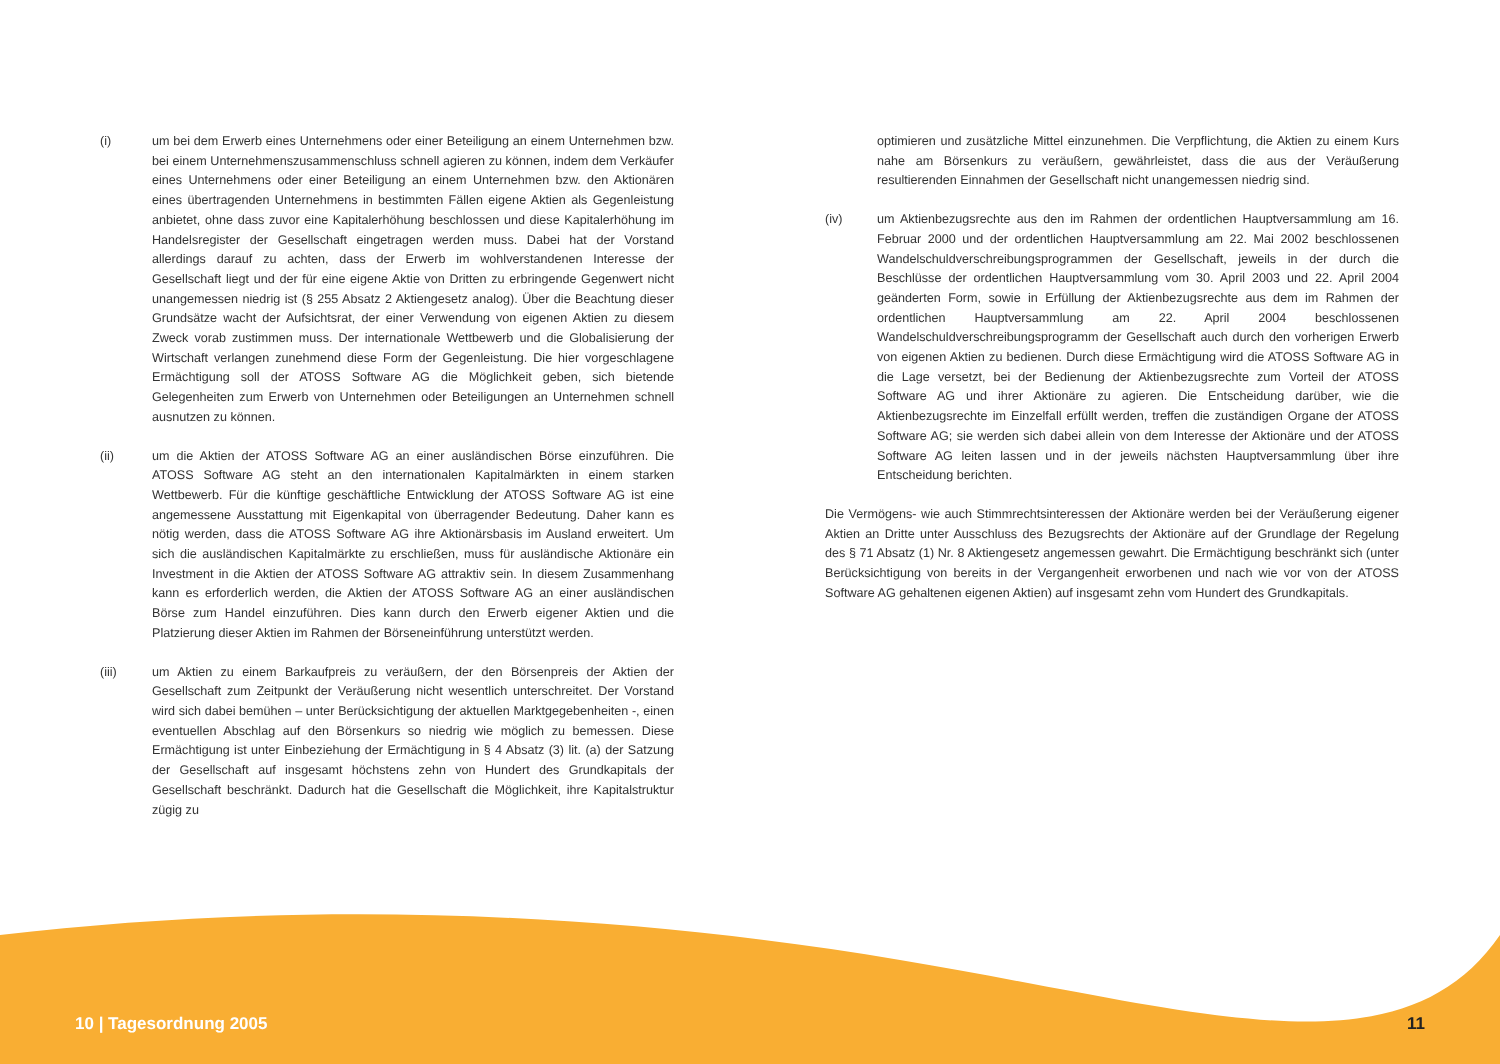(i) um bei dem Erwerb eines Unternehmens oder einer Beteiligung an einem Unternehmen bzw. bei einem Unternehmenszusammenschluss schnell agieren zu können, indem dem Verkäufer eines Unternehmens oder einer Beteiligung an einem Unternehmen bzw. den Aktionären eines übertragenden Unternehmens in bestimmten Fällen eigene Aktien als Gegenleistung anbietet, ohne dass zuvor eine Kapitalerhöhung beschlossen und diese Kapitalerhöhung im Handelsregister der Gesellschaft eingetragen werden muss. Dabei hat der Vorstand allerdings darauf zu achten, dass der Erwerb im wohlverstandenen Interesse der Gesellschaft liegt und der für eine eigene Aktie von Dritten zu erbringende Gegenwert nicht unangemessen niedrig ist (§ 255 Absatz 2 Aktiengesetz analog). Über die Beachtung dieser Grundsätze wacht der Aufsichtsrat, der einer Verwendung von eigenen Aktien zu diesem Zweck vorab zustimmen muss. Der internationale Wettbewerb und die Globalisierung der Wirtschaft verlangen zunehmend diese Form der Gegenleistung. Die hier vorgeschlagene Ermächtigung soll der ATOSS Software AG die Möglichkeit geben, sich bietende Gelegenheiten zum Erwerb von Unternehmen oder Beteiligungen an Unternehmen schnell ausnutzen zu können.
(ii) um die Aktien der ATOSS Software AG an einer ausländischen Börse einzuführen. Die ATOSS Software AG steht an den internationalen Kapitalmärkten in einem starken Wettbewerb. Für die künftige geschäftliche Entwicklung der ATOSS Software AG ist eine angemessene Ausstattung mit Eigenkapital von überragender Bedeutung. Daher kann es nötig werden, dass die ATOSS Software AG ihre Aktionärsbasis im Ausland erweitert. Um sich die ausländischen Kapitalmärkte zu erschließen, muss für ausländische Aktionäre ein Investment in die Aktien der ATOSS Software AG attraktiv sein. In diesem Zusammenhang kann es erforderlich werden, die Aktien der ATOSS Software AG an einer ausländischen Börse zum Handel einzuführen. Dies kann durch den Erwerb eigener Aktien und die Platzierung dieser Aktien im Rahmen der Börseneinführung unterstützt werden.
(iii) um Aktien zu einem Barkaufpreis zu veräußern, der den Börsenpreis der Aktien der Gesellschaft zum Zeitpunkt der Veräußerung nicht wesentlich unterschreitet. Der Vorstand wird sich dabei bemühen – unter Berücksichtigung der aktuellen Marktgegebenheiten -, einen eventuellen Abschlag auf den Börsenkurs so niedrig wie möglich zu bemessen. Diese Ermächtigung ist unter Einbeziehung der Ermächtigung in § 4 Absatz (3) lit. (a) der Satzung der Gesellschaft auf insgesamt höchstens zehn von Hundert des Grundkapitals der Gesellschaft beschränkt. Dadurch hat die Gesellschaft die Möglichkeit, ihre Kapitalstruktur zügig zu
optimieren und zusätzliche Mittel einzunehmen. Die Verpflichtung, die Aktien zu einem Kurs nahe am Börsenkurs zu veräußern, gewährleistet, dass die aus der Veräußerung resultierenden Einnahmen der Gesellschaft nicht unangemessen niedrig sind.
(iv) um Aktienbezugsrechte aus den im Rahmen der ordentlichen Hauptversammlung am 16. Februar 2000 und der ordentlichen Hauptversammlung am 22. Mai 2002 beschlossenen Wandelschuldverschreibungsprogrammen der Gesellschaft, jeweils in der durch die Beschlüsse der ordentlichen Hauptversammlung vom 30. April 2003 und 22. April 2004 geänderten Form, sowie in Erfüllung der Aktienbezugsrechte aus dem im Rahmen der ordentlichen Hauptversammlung am 22. April 2004 beschlossenen Wandelschuldverschreibungsprogramm der Gesellschaft auch durch den vorherigen Erwerb von eigenen Aktien zu bedienen. Durch diese Ermächtigung wird die ATOSS Software AG in die Lage versetzt, bei der Bedienung der Aktienbezugsrechte zum Vorteil der ATOSS Software AG und ihrer Aktionäre zu agieren. Die Entscheidung darüber, wie die Aktienbezugsrechte im Einzelfall erfüllt werden, treffen die zuständigen Organe der ATOSS Software AG; sie werden sich dabei allein von dem Interesse der Aktionäre und der ATOSS Software AG leiten lassen und in der jeweils nächsten Hauptversammlung über ihre Entscheidung berichten.
Die Vermögens- wie auch Stimmrechtsinteressen der Aktionäre werden bei der Veräußerung eigener Aktien an Dritte unter Ausschluss des Bezugsrechts der Aktionäre auf der Grundlage der Regelung des § 71 Absatz (1) Nr. 8 Aktiengesetz angemessen gewahrt. Die Ermächtigung beschränkt sich (unter Berücksichtigung von bereits in der Vergangenheit erworbenen und nach wie vor von der ATOSS Software AG gehaltenen eigenen Aktien) auf insgesamt zehn vom Hundert des Grundkapitals.
10 | Tagesordnung 2005 11